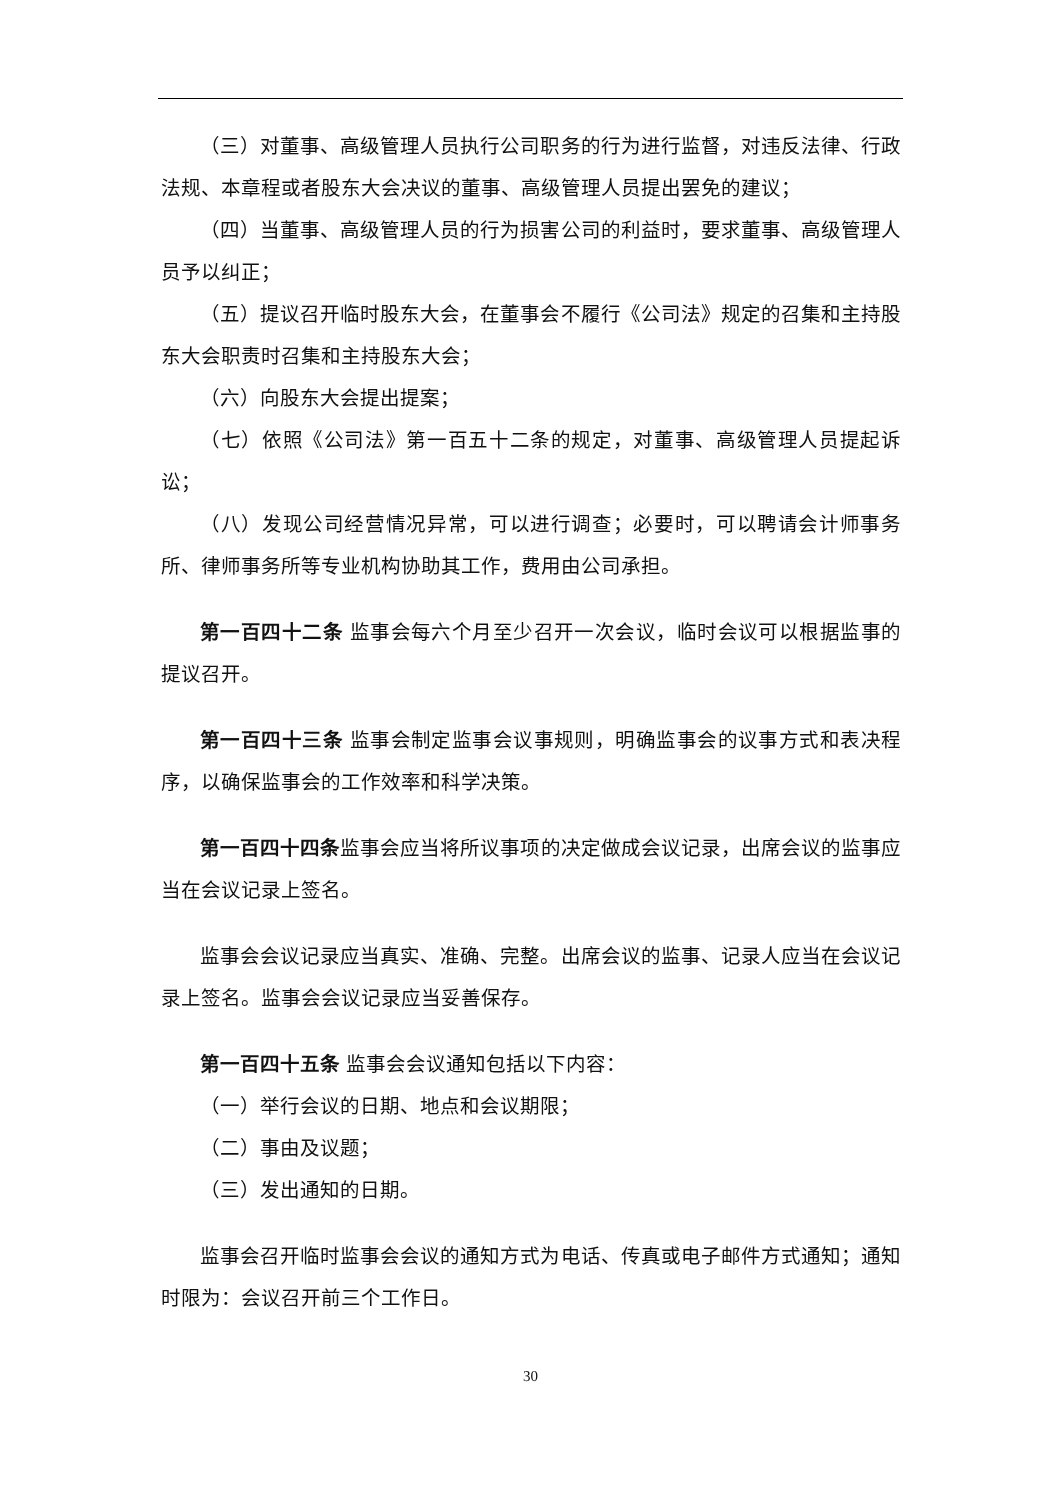（三）对董事、高级管理人员执行公司职务的行为进行监督，对违反法律、行政法规、本章程或者股东大会决议的董事、高级管理人员提出罢免的建议；
（四）当董事、高级管理人员的行为损害公司的利益时，要求董事、高级管理人员予以纠正；
（五）提议召开临时股东大会，在董事会不履行《公司法》规定的召集和主持股东大会职责时召集和主持股东大会；
（六）向股东大会提出提案；
（七）依照《公司法》第一百五十二条的规定，对董事、高级管理人员提起诉讼；
（八）发现公司经营情况异常，可以进行调查；必要时，可以聘请会计师事务所、律师事务所等专业机构协助其工作，费用由公司承担。
第一百四十二条 监事会每六个月至少召开一次会议，临时会议可以根据监事的提议召开。
第一百四十三条 监事会制定监事会议事规则，明确监事会的议事方式和表决程序，以确保监事会的工作效率和科学决策。
第一百四十四条监事会应当将所议事项的决定做成会议记录，出席会议的监事应当在会议记录上签名。
监事会会议记录应当真实、准确、完整。出席会议的监事、记录人应当在会议记录上签名。监事会会议记录应当妥善保存。
第一百四十五条 监事会会议通知包括以下内容：
（一）举行会议的日期、地点和会议期限；
（二）事由及议题；
（三）发出通知的日期。
监事会召开临时监事会会议的通知方式为电话、传真或电子邮件方式通知；通知时限为：会议召开前三个工作日。
30